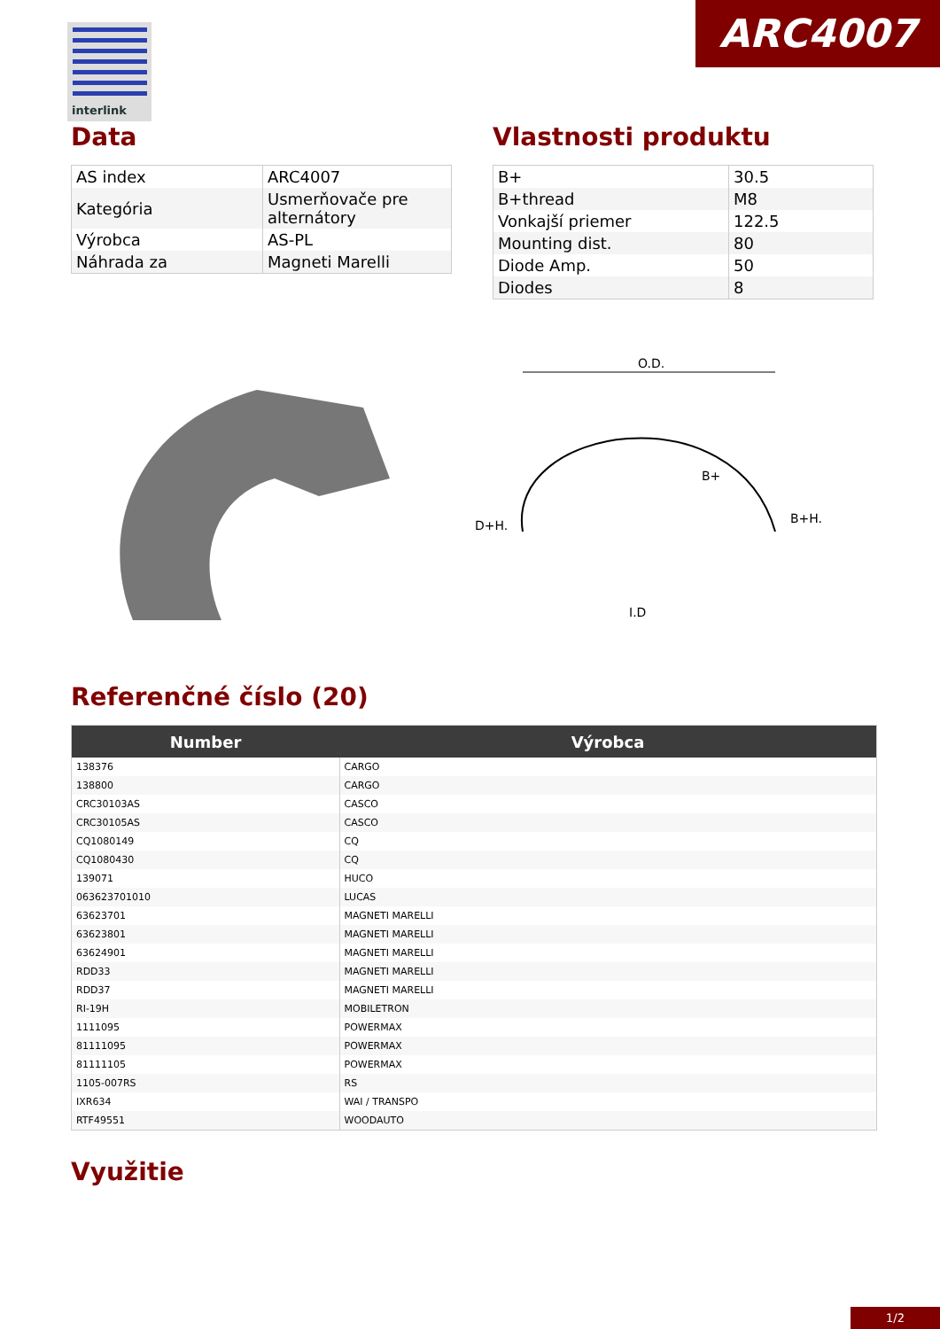ARC4007
interlink
Data
| AS index | ARC4007 |
| Kategória | Usmerňovače pre alternátory |
| Výrobca | AS-PL |
| Náhrada za | Magneti Marelli |
Vlastnosti produktu
| B+ | 30.5 |
| B+thread | M8 |
| Vonkajší priemer | 122.5 |
| Mounting dist. | 80 |
| Diode Amp. | 50 |
| Diodes | 8 |
O.D.
D+H.
B+H.
I.D
B+
Referenčné číslo (20)
| Number | Výrobca |
| --- | --- |
| 138376 | CARGO |
| 138800 | CARGO |
| CRC30103AS | CASCO |
| CRC30105AS | CASCO |
| CQ1080149 | CQ |
| CQ1080430 | CQ |
| 139071 | HUCO |
| 063623701010 | LUCAS |
| 63623701 | MAGNETI MARELLI |
| 63623801 | MAGNETI MARELLI |
| 63624901 | MAGNETI MARELLI |
| RDD33 | MAGNETI MARELLI |
| RDD37 | MAGNETI MARELLI |
| RI-19H | MOBILETRON |
| 1111095 | POWERMAX |
| 81111095 | POWERMAX |
| 81111105 | POWERMAX |
| 1105-007RS | RS |
| IXR634 | WAI / TRANSPO |
| RTF49551 | WOODAUTO |
Využitie
1/2